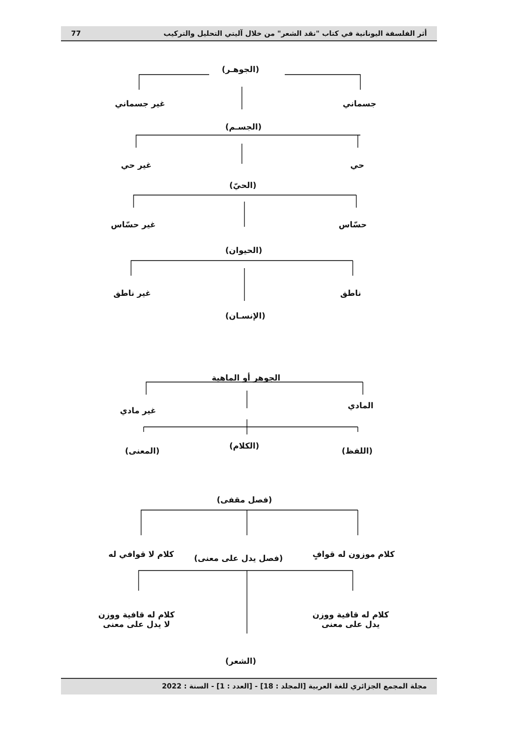أثر الفلسفة اليونانية في كتاب "نقد الشعر" من خلال آليتي التحليل والتركيب 77
(الجوهـر)
غير جسماني جسماني
(الجسـم)
غير حي حي
(الحيّ)
غير حسّاس حسّاس
(الحيوان)
غير ناطق ناطق
(الإنسـان)
الجوهر أو الماهية
غير مادي
المادي
(الكلام)
(المعنى) (اللفظ)
(فصل مقفى)
كلام لا قوافي له (فصل يدل على معنى) كلام موزون له قوافٍ
كلام له قافية ووزن
لا يدل على معنى
كلام له قافية ووزن
يدل على معنى
(الشعر)
مجلة المجمع الجزائري للغة العربية [المجلد : 18] - [العدد : 1] - السنة : 2022